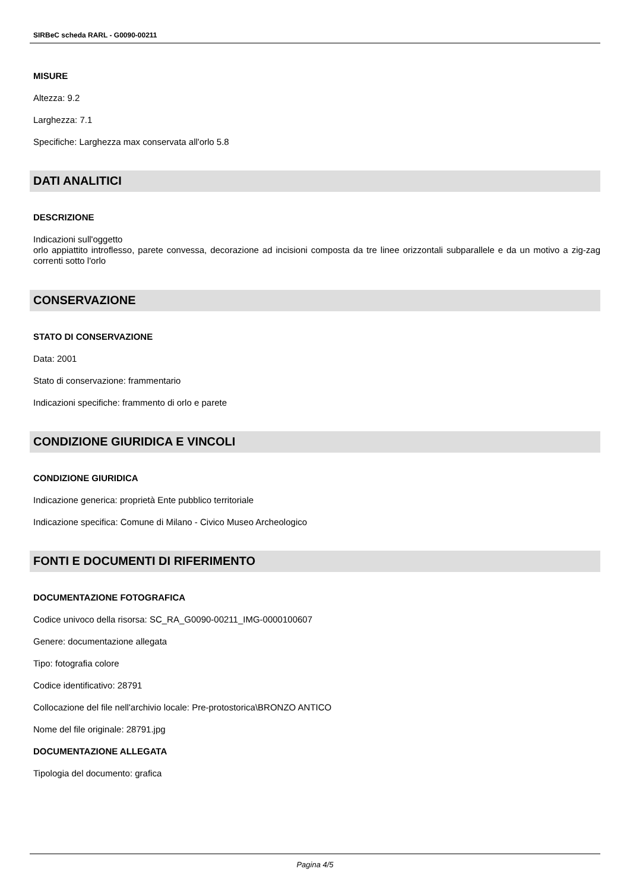SIRBeC scheda RARL - G0090-00211
MISURE
Altezza: 9.2
Larghezza: 7.1
Specifiche: Larghezza max conservata all'orlo 5.8
DATI ANALITICI
DESCRIZIONE
Indicazioni sull'oggetto
orlo appiattito introflesso, parete convessa, decorazione ad incisioni composta da tre linee orizzontali subparallele e da un motivo a zig-zag correnti sotto l'orlo
CONSERVAZIONE
STATO DI CONSERVAZIONE
Data: 2001
Stato di conservazione: frammentario
Indicazioni specifiche: frammento di orlo e parete
CONDIZIONE GIURIDICA E VINCOLI
CONDIZIONE GIURIDICA
Indicazione generica: proprietà Ente pubblico territoriale
Indicazione specifica: Comune di Milano - Civico Museo Archeologico
FONTI E DOCUMENTI DI RIFERIMENTO
DOCUMENTAZIONE FOTOGRAFICA
Codice univoco della risorsa: SC_RA_G0090-00211_IMG-0000100607
Genere: documentazione allegata
Tipo: fotografia colore
Codice identificativo: 28791
Collocazione del file nell'archivio locale: Pre-protostorica\BRONZO ANTICO
Nome del file originale: 28791.jpg
DOCUMENTAZIONE ALLEGATA
Tipologia del documento: grafica
Pagina 4/5